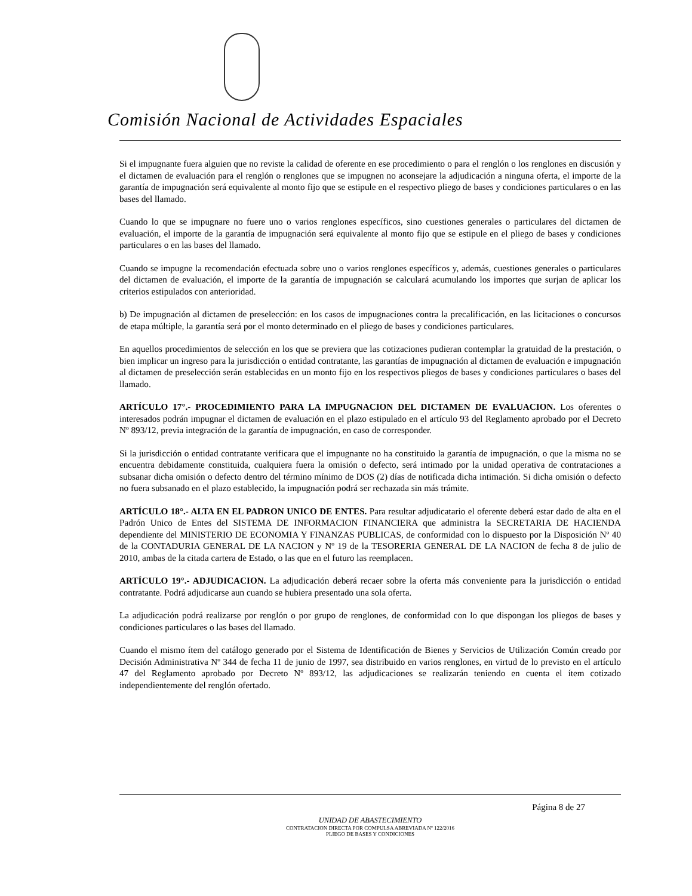Comisión Nacional de Actividades Espaciales
Si el impugnante fuera alguien que no reviste la calidad de oferente en ese procedimiento o para el renglón o los renglones en discusión y el dictamen de evaluación para el renglón o renglones que se impugnen no aconsejare la adjudicación a ninguna oferta, el importe de la garantía de impugnación será equivalente al monto fijo que se estipule en el respectivo pliego de bases y condiciones particulares o en las bases del llamado.
Cuando lo que se impugnare no fuere uno o varios renglones específicos, sino cuestiones generales o particulares del dictamen de evaluación, el importe de la garantía de impugnación será equivalente al monto fijo que se estipule en el pliego de bases y condiciones particulares o en las bases del llamado.
Cuando se impugne la recomendación efectuada sobre uno o varios renglones específicos y, además, cuestiones generales o particulares del dictamen de evaluación, el importe de la garantía de impugnación se calculará acumulando los importes que surjan de aplicar los criterios estipulados con anterioridad.
b) De impugnación al dictamen de preselección: en los casos de impugnaciones contra la precalificación, en las licitaciones o concursos de etapa múltiple, la garantía será por el monto determinado en el pliego de bases y condiciones particulares.
En aquellos procedimientos de selección en los que se previera que las cotizaciones pudieran contemplar la gratuidad de la prestación, o bien implicar un ingreso para la jurisdicción o entidad contratante, las garantías de impugnación al dictamen de evaluación e impugnación al dictamen de preselección serán establecidas en un monto fijo en los respectivos pliegos de bases y condiciones particulares o bases del llamado.
ARTÍCULO 17°.- PROCEDIMIENTO PARA LA IMPUGNACION DEL DICTAMEN DE EVALUACION. Los oferentes o interesados podrán impugnar el dictamen de evaluación en el plazo estipulado en el artículo 93 del Reglamento aprobado por el Decreto Nº 893/12, previa integración de la garantía de impugnación, en caso de corresponder.
Si la jurisdicción o entidad contratante verificara que el impugnante no ha constituido la garantía de impugnación, o que la misma no se encuentra debidamente constituida, cualquiera fuera la omisión o defecto, será intimado por la unidad operativa de contrataciones a subsanar dicha omisión o defecto dentro del término mínimo de DOS (2) días de notificada dicha intimación. Si dicha omisión o defecto no fuera subsanado en el plazo establecido, la impugnación podrá ser rechazada sin más trámite.
ARTÍCULO 18°.- ALTA EN EL PADRON UNICO DE ENTES. Para resultar adjudicatario el oferente deberá estar dado de alta en el Padrón Unico de Entes del SISTEMA DE INFORMACION FINANCIERA que administra la SECRETARIA DE HACIENDA dependiente del MINISTERIO DE ECONOMIA Y FINANZAS PUBLICAS, de conformidad con lo dispuesto por la Disposición Nº 40 de la CONTADURIA GENERAL DE LA NACION y Nº 19 de la TESORERIA GENERAL DE LA NACION de fecha 8 de julio de 2010, ambas de la citada cartera de Estado, o las que en el futuro las reemplacen.
ARTÍCULO 19°.- ADJUDICACION. La adjudicación deberá recaer sobre la oferta más conveniente para la jurisdicción o entidad contratante. Podrá adjudicarse aun cuando se hubiera presentado una sola oferta.
La adjudicación podrá realizarse por renglón o por grupo de renglones, de conformidad con lo que dispongan los pliegos de bases y condiciones particulares o las bases del llamado.
Cuando el mismo ítem del catálogo generado por el Sistema de Identificación de Bienes y Servicios de Utilización Común creado por Decisión Administrativa Nº 344 de fecha 11 de junio de 1997, sea distribuido en varios renglones, en virtud de lo previsto en el artículo 47 del Reglamento aprobado por Decreto Nº 893/12, las adjudicaciones se realizarán teniendo en cuenta el ítem cotizado independientemente del renglón ofertado.
Página 8 de 27
UNIDAD DE ABASTECIMIENTO
CONTRATACION DIRECTA POR COMPULSA ABREVIADA Nº 122/2016
PLIEGO DE BASES Y CONDICIONES